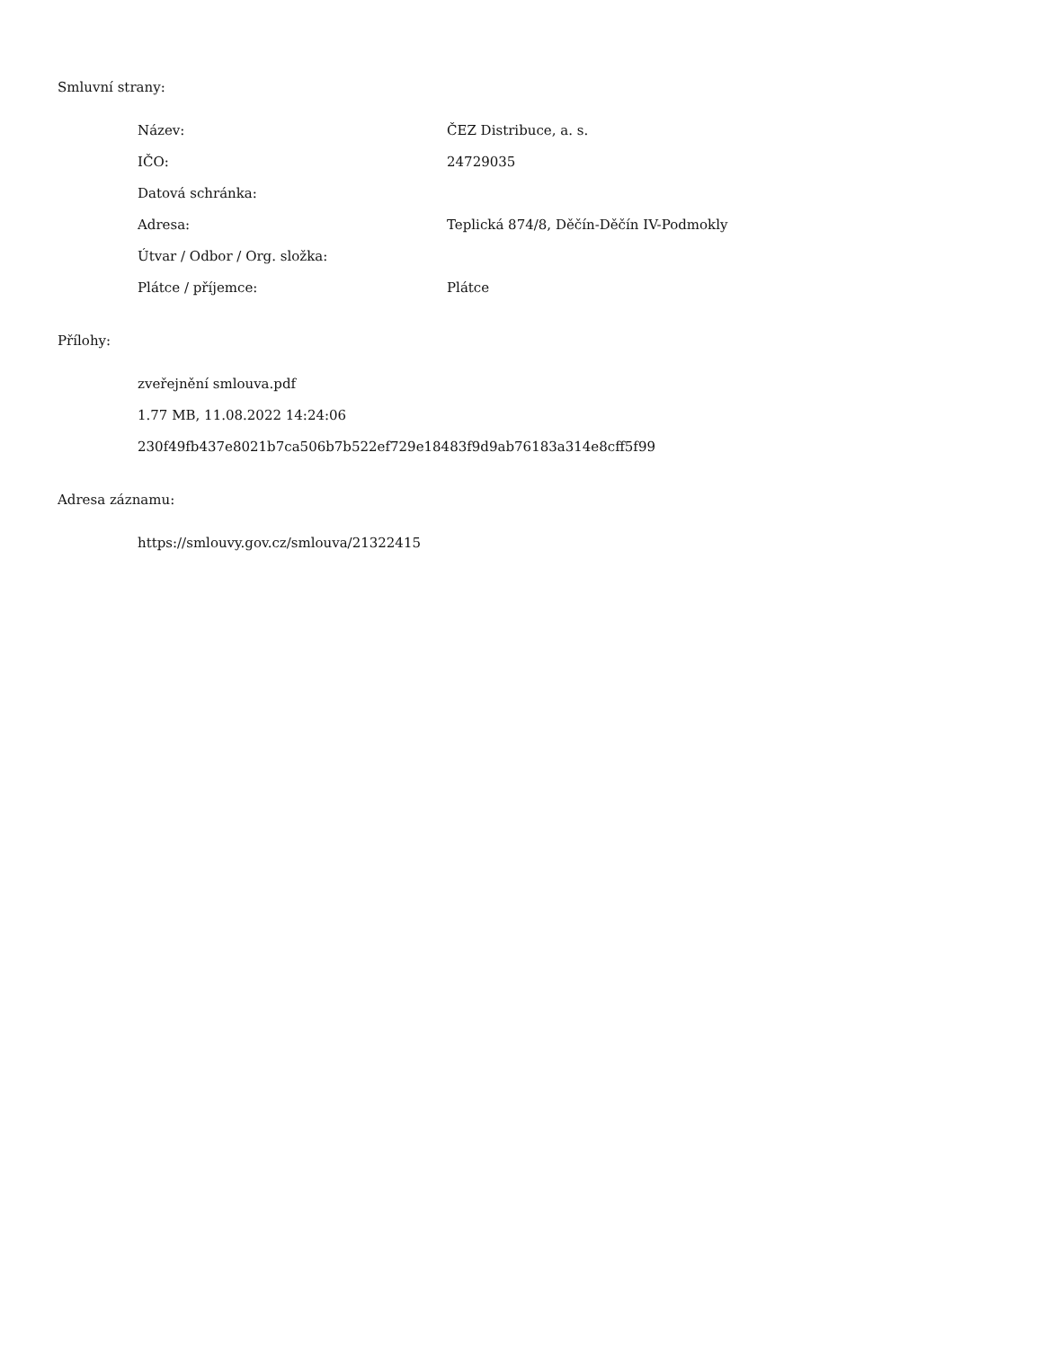Smluvní strany:
| Název: | ČEZ Distribuce, a. s. |
| IČO: | 24729035 |
| Datová schránka: | |
| Adresa: | Teplická 874/8, Děčín-Děčín IV-Podmokly |
| Útvar / Odbor / Org. složka: | |
| Plátce / příjemce: | Plátce |
Přílohy:
zveřejnění smlouva.pdf
1.77 MB, 11.08.2022 14:24:06
230f49fb437e8021b7ca506b7b522ef729e18483f9d9ab76183a314e8cff5f99
Adresa záznamu:
https://smlouvy.gov.cz/smlouva/21322415